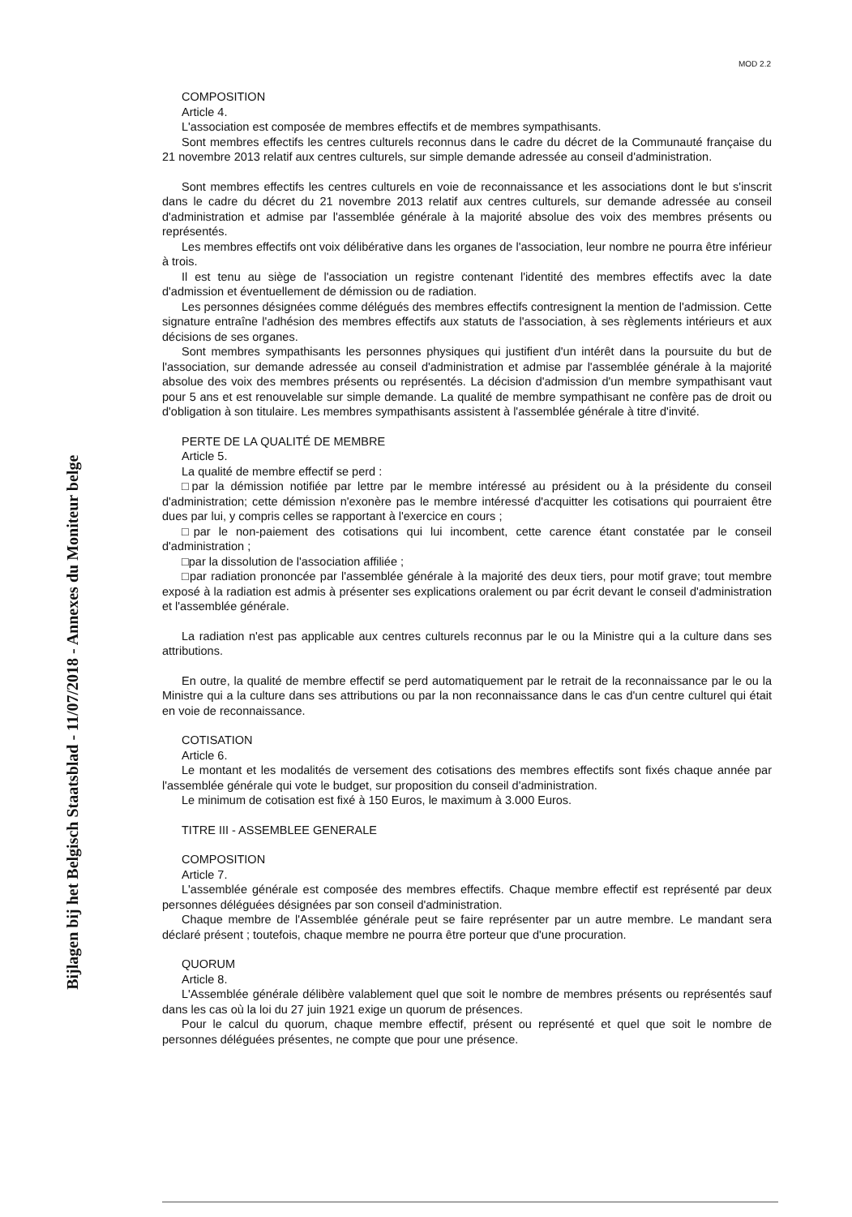MOD 2.2
Bijlagen bij het Belgisch Staatsblad - 11/07/2018 - Annexes du Moniteur belge
COMPOSITION
Article 4.
L'association est composée de membres effectifs et de membres sympathisants.
Sont membres effectifs les centres culturels reconnus dans le cadre du décret de la Communauté française du 21 novembre 2013 relatif aux centres culturels, sur simple demande adressée au conseil d'administration.
Sont membres effectifs les centres culturels en voie de reconnaissance et les associations dont le but s'inscrit dans le cadre du décret du 21 novembre 2013 relatif aux centres culturels, sur demande adressée au conseil d'administration et admise par l'assemblée générale à la majorité absolue des voix des membres présents ou représentés.
Les membres effectifs ont voix délibérative dans les organes de l'association, leur nombre ne pourra être inférieur à trois.
Il est tenu au siège de l'association un registre contenant l'identité des membres effectifs avec la date d'admission et éventuellement de démission ou de radiation.
Les personnes désignées comme délégués des membres effectifs contresignent la mention de l'admission. Cette signature entraîne l'adhésion des membres effectifs aux statuts de l'association, à ses règlements intérieurs et aux décisions de ses organes.
Sont membres sympathisants les personnes physiques qui justifient d'un intérêt dans la poursuite du but de l'association, sur demande adressée au conseil d'administration et admise par l'assemblée générale à la majorité absolue des voix des membres présents ou représentés. La décision d'admission d'un membre sympathisant vaut pour 5 ans et est renouvelable sur simple demande. La qualité de membre sympathisant ne confère pas de droit ou d'obligation à son titulaire. Les membres sympathisants assistent à l'assemblée générale à titre d'invité.
PERTE DE LA QUALITÉ DE MEMBRE
Article 5.
La qualité de membre effectif se perd :
□par la démission notifiée par lettre par le membre intéressé au président ou à la présidente du conseil d'administration; cette démission n'exonère pas le membre intéressé d'acquitter les cotisations qui pourraient être dues par lui, y compris celles se rapportant à l'exercice en cours ;
□par le non-paiement des cotisations qui lui incombent, cette carence étant constatée par le conseil d'administration ;
□par la dissolution de l'association affiliée ;
□par radiation prononcée par l'assemblée générale à la majorité des deux tiers, pour motif grave; tout membre exposé à la radiation est admis à présenter ses explications oralement ou par écrit devant le conseil d'administration et l'assemblée générale.
La radiation n'est pas applicable aux centres culturels reconnus par le ou la Ministre qui a la culture dans ses attributions.
En outre, la qualité de membre effectif se perd automatiquement par le retrait de la reconnaissance par le ou la Ministre qui a la culture dans ses attributions ou par la non reconnaissance dans le cas d'un centre culturel qui était en voie de reconnaissance.
COTISATION
Article 6.
Le montant et les modalités de versement des cotisations des membres effectifs sont fixés chaque année par l'assemblée générale qui vote le budget, sur proposition du conseil d'administration.
Le minimum de cotisation est fixé à 150 Euros, le maximum à 3.000 Euros.
TITRE III - ASSEMBLEE GENERALE
COMPOSITION
Article 7.
L'assemblée générale est composée des membres effectifs. Chaque membre effectif est représenté par deux personnes déléguées désignées par son conseil d'administration.
Chaque membre de l'Assemblée générale peut se faire représenter par un autre membre. Le mandant sera déclaré présent ; toutefois, chaque membre ne pourra être porteur que d'une procuration.
QUORUM
Article 8.
L'Assemblée générale délibère valablement quel que soit le nombre de membres présents ou représentés sauf dans les cas où la loi du 27 juin 1921 exige un quorum de présences.
Pour le calcul du quorum, chaque membre effectif, présent ou représenté et quel que soit le nombre de personnes déléguées présentes, ne compte que pour une présence.